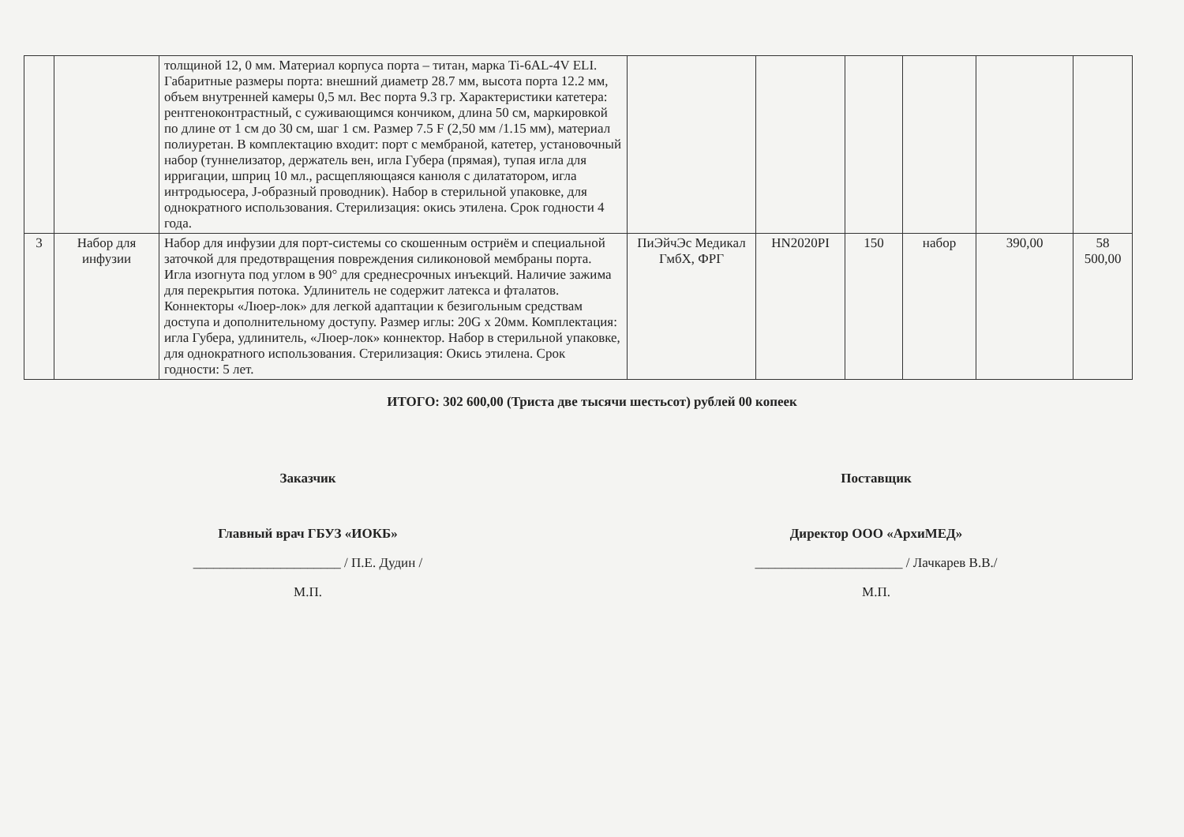| | | толщиной 12, 0 мм. Материал корпуса порта – титан, марка Ti-6AL-4V ELI. Габаритные размеры порта: внешний диаметр 28.7 мм, высота порта 12.2 мм, объем внутренней камеры 0,5 мл. Вес порта 9.3 гр. Характеристики катетера: рентгеноконтрастный, с суживающимся кончиком, длина 50 см, маркировкой по длине от 1 см до 30 см, шаг 1 см. Размер 7.5 F (2,50 мм /1.15 мм), материал полиуретан. В комплектацию входит: порт с мембраной, катетер, установочный набор (туннелизатор, держатель вен, игла Губера (прямая), тупая игла для ирригации, шприц 10 мл., расщепляющаяся канюля с дилататором, игла интродьюсера, J-образный проводник). Набор в стерильной упаковке, для однократного использования. Стерилизация: окись этилена. Срок годности 4 года. | | | | | | |
| 3 | Набор для инфузии | Набор для инфузии для порт-системы со скошенным остриём и специальной заточкой для предотвращения повреждения силиконовой мембраны порта. Игла изогнута под углом в 90° для среднесрочных инъекций. Наличие зажима для перекрытия потока. Удлинитель не содержит латекса и фталатов. Коннекторы «Люер-лок» для легкой адаптации к безигольным средствам доступа и дополнительному доступу. Размер иглы: 20G x 20мм. Комплектация: игла Губера, удлинитель, «Люер-лок» коннектор. Набор в стерильной упаковке, для однократного использования. Стерилизация: Окись этилена. Срок годности: 5 лет. | ПиЭйчЭс Медикал ГмбХ, ФРГ | HN2020PI | 150 | набор | 390,00 | 58 500,00 |
ИТОГО: 302 600,00 (Триста две тысячи шестьсот) рублей 00 копеек
Заказчик
Главный врач ГБУЗ «ИОКБ»
______________________ / П.Е. Дудин /
М.П.
Поставщик
Директор ООО «АрхиМЕД»
______________________ / Лачкарев В.В./
М.П.